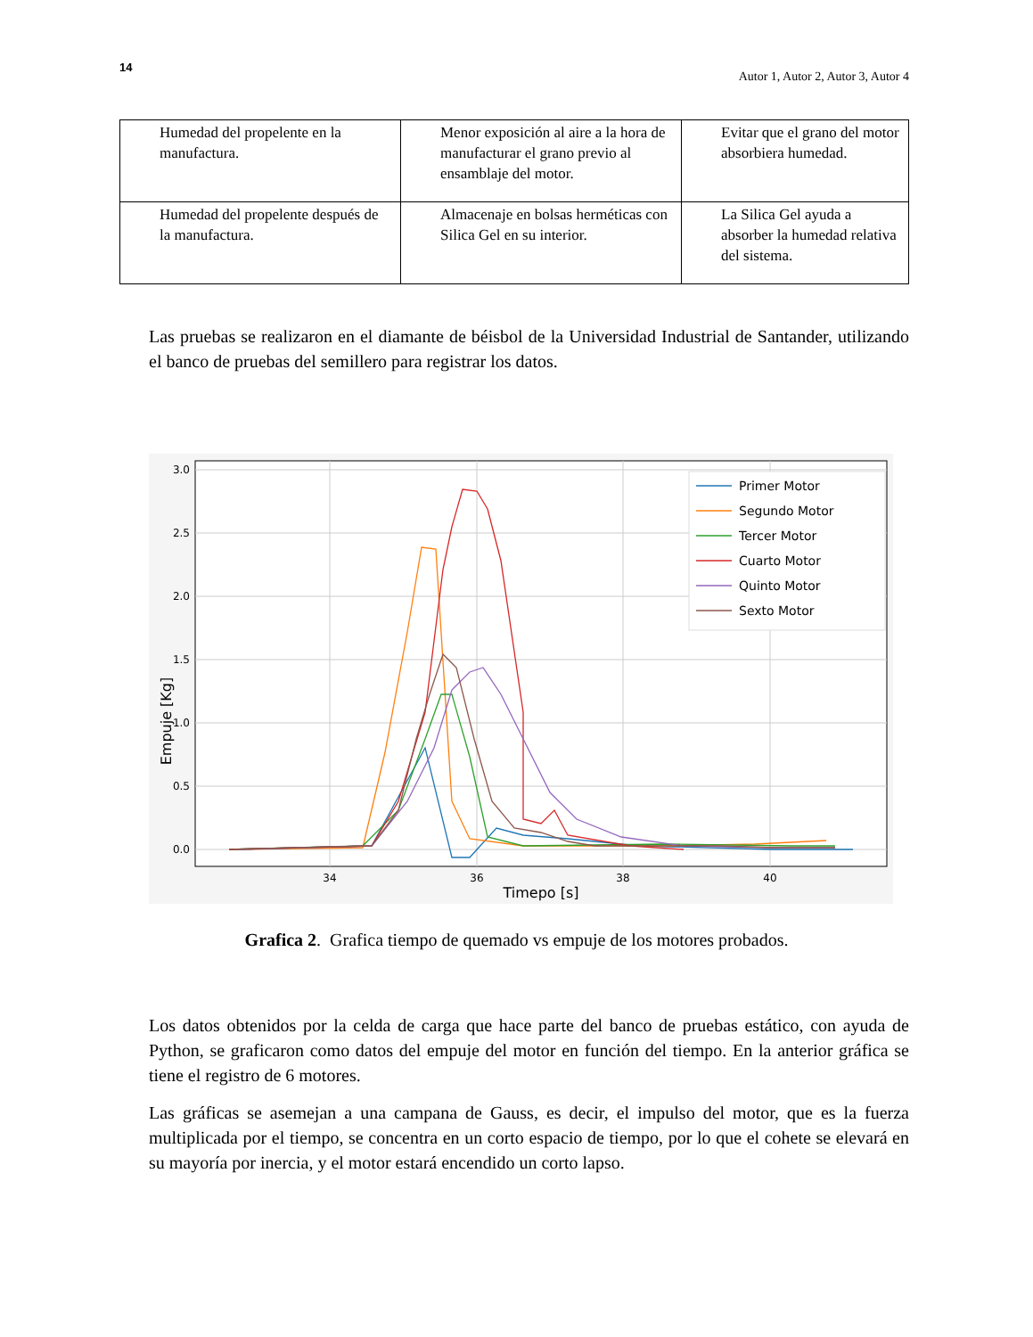14 Autor 1, Autor 2, Autor 3, Autor 4
| Humedad del propelente en la manufactura. | Menor exposición al aire a la hora de manufacturar el grano previo al ensamblaje del motor. | Evitar que el grano del motor absorbiera humedad. |
| Humedad del propelente después de la manufactura. | Almacenaje en bolsas herméticas con Silica Gel en su interior. | La Silica Gel ayuda a absorber la humedad relativa del sistema. |
Las pruebas se realizaron en el diamante de béisbol de la Universidad Industrial de Santander, utilizando el banco de pruebas del semillero para registrar los datos.
3.0
2.5
2.0
1.5
1.0
0.5
0.0
34
36
38
40
Timepo [s]
Empuje [Kg]
Primer Motor
Segundo Motor
Tercer Motor
Cuarto Motor
Quinto Motor
Sexto Motor
Grafica 2. Grafica tiempo de quemado vs empuje de los motores probados.
Los datos obtenidos por la celda de carga que hace parte del banco de pruebas estático, con ayuda de Python, se graficaron como datos del empuje del motor en función del tiempo. En la anterior gráfica se tiene el registro de 6 motores.
Las gráficas se asemejan a una campana de Gauss, es decir, el impulso del motor, que es la fuerza multiplicada por el tiempo, se concentra en un corto espacio de tiempo, por lo que el cohete se elevará en su mayoría por inercia, y el motor estará encendido un corto lapso.